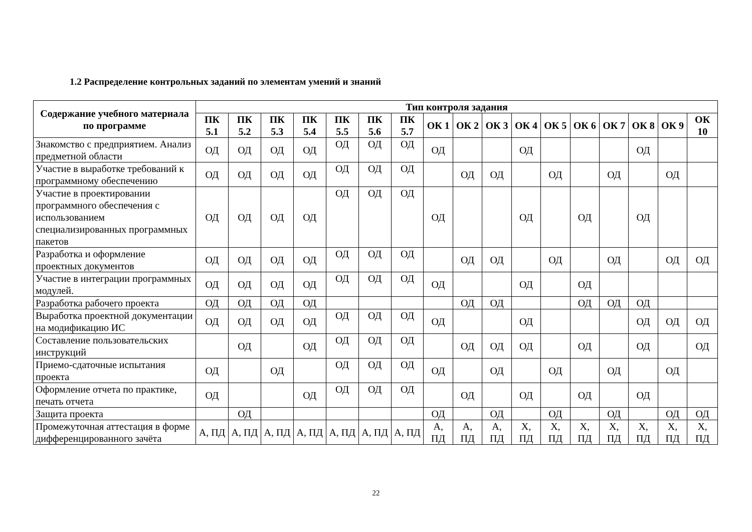1.2 Распределение контрольных заданий по элементам умений и знаний
| Содержание учебного материала по программе | Тип контроля задания | | | | | | | | | | | | | | | | |
| --- | --- | --- | --- | --- | --- | --- | --- | --- | --- | --- | --- | --- | --- | --- | --- | --- | --- |
| | ПК 5.1 | ПК 5.2 | ПК 5.3 | ПК 5.4 | ПК 5.5 | ПК 5.6 | ПК 5.7 | ОК 1 | ОК 2 | ОК 3 | ОК 4 | ОК 5 | ОК 6 | ОК 7 | ОК 8 | ОК 9 | ОК 10 |
| Знакомство с предприятием. Анализ предметной области | ОД | ОД | ОД | ОД | ОД | ОД | ОД | ОД | | | ОД | | | | ОД | | |
| Участие в выработке требований к программному обеспечению | ОД | ОД | ОД | ОД | ОД | ОД | ОД | | ОД | ОД | | ОД | | ОД | | ОД | |
| Участие в проектировании программного обеспечения с использованием специализированных программных пакетов | ОД | ОД | ОД | ОД | ОД | ОД | ОД | ОД | | | ОД | | ОД | | ОД | | |
| Разработка и оформление проектных документов | ОД | ОД | ОД | ОД | ОД | ОД | ОД | | ОД | ОД | | ОД | | ОД | | ОД | ОД |
| Участие в интеграции программных модулей. | ОД | ОД | ОД | ОД | ОД | ОД | ОД | ОД | | | ОД | | ОД | | | | |
| Разработка рабочего проекта | ОД | ОД | ОД | ОД | | | | | ОД | ОД | | | ОД | ОД | ОД | | |
| Выработка проектной документации на модификацию ИС | ОД | ОД | ОД | ОД | ОД | ОД | ОД | ОД | | | ОД | | | | ОД | ОД | ОД |
| Составление пользовательских инструкций | | ОД | | ОД | ОД | ОД | ОД | | ОД | ОД | ОД | | ОД | | ОД | | ОД |
| Приемо-сдаточные испытания проекта | ОД | | ОД | | ОД | ОД | ОД | ОД | | ОД | | ОД | | ОД | | ОД | |
| Оформление отчета по практике, печать отчета | ОД | | | ОД | ОД | ОД | ОД | | ОД | | ОД | | ОД | | ОД | | |
| Защита проекта | | ОД | | | | | | ОД | | ОД | | ОД | | ОД | | ОД | ОД |
| Промежуточная аттестация в форме дифференцированного зачёта | А, ПД | А, ПД | А, ПД | А, ПД | А, ПД | А, ПД | А, ПД | А, ПД | А, ПД | А, ПД | Х, ПД | Х, ПД | Х, ПД | Х, ПД | Х, ПД | Х, ПД | Х, ПД |
22